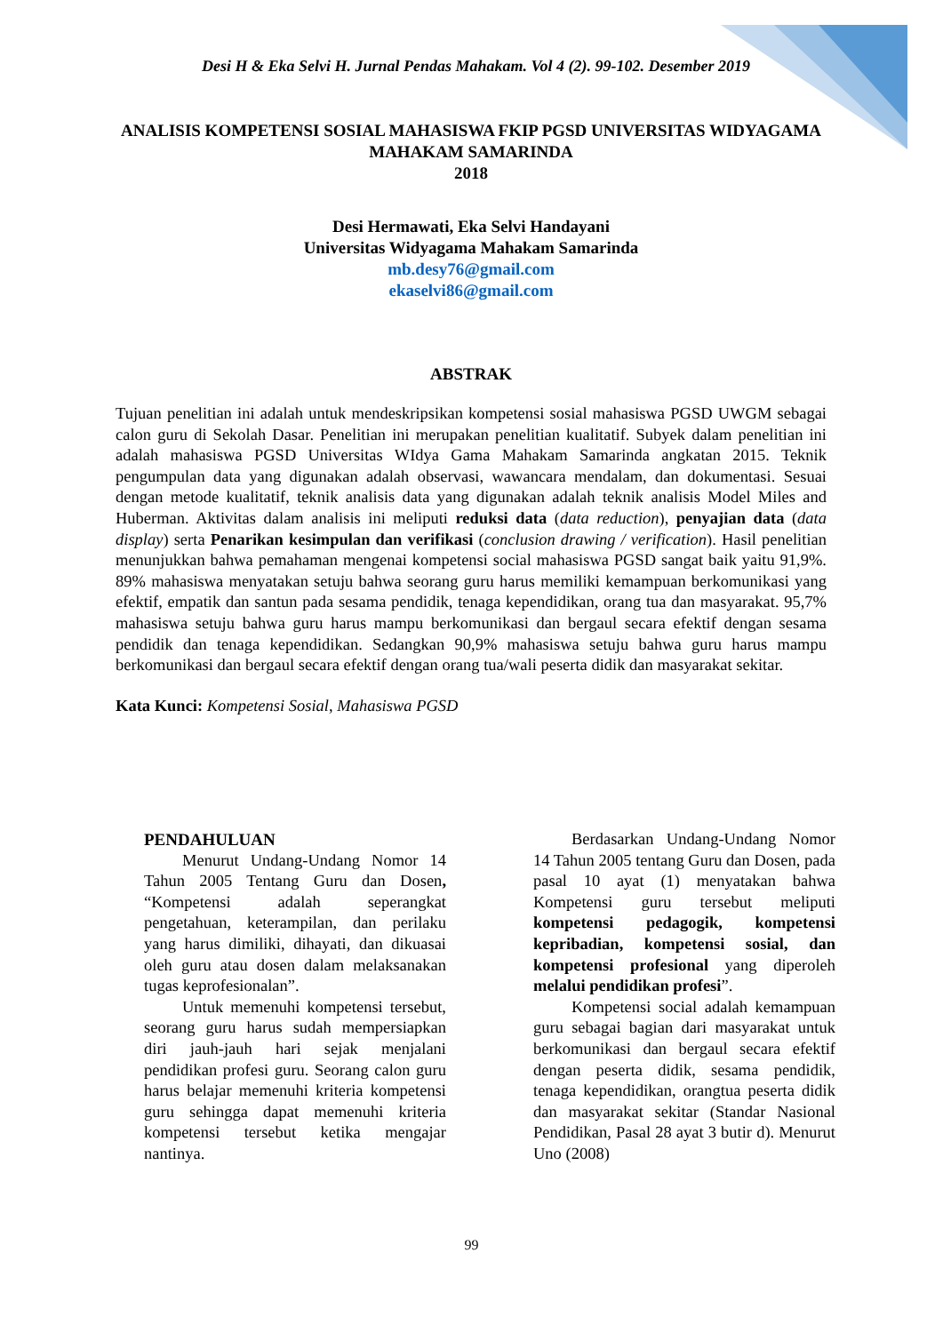Desi H & Eka Selvi H. Jurnal Pendas Mahakam. Vol 4 (2). 99-102. Desember 2019
ANALISIS KOMPETENSI SOSIAL MAHASISWA FKIP PGSD UNIVERSITAS WIDYAGAMA MAHAKAM SAMARINDA
2018
Desi Hermawati, Eka Selvi Handayani
Universitas Widyagama Mahakam Samarinda
mb.desy76@gmail.com
ekaselvi86@gmail.com
ABSTRAK
Tujuan penelitian ini adalah untuk mendeskripsikan kompetensi sosial mahasiswa PGSD UWGM sebagai calon guru di Sekolah Dasar. Penelitian ini merupakan penelitian kualitatif. Subyek dalam penelitian ini adalah mahasiswa PGSD Universitas WIdya Gama Mahakam Samarinda angkatan 2015. Teknik pengumpulan data yang digunakan adalah observasi, wawancara mendalam, dan dokumentasi. Sesuai dengan metode kualitatif, teknik analisis data yang digunakan adalah teknik analisis Model Miles and Huberman. Aktivitas dalam analisis ini meliputi reduksi data (data reduction), penyajian data (data display) serta Penarikan kesimpulan dan verifikasi (conclusion drawing / verification). Hasil penelitian menunjukkan bahwa pemahaman mengenai kompetensi social mahasiswa PGSD sangat baik yaitu 91,9%. 89% mahasiswa menyatakan setuju bahwa seorang guru harus memiliki kemampuan berkomunikasi yang efektif, empatik dan santun pada sesama pendidik, tenaga kependidikan, orang tua dan masyarakat. 95,7% mahasiswa setuju bahwa guru harus mampu berkomunikasi dan bergaul secara efektif dengan sesama pendidik dan tenaga kependidikan. Sedangkan 90,9% mahasiswa setuju bahwa guru harus mampu berkomunikasi dan bergaul secara efektif dengan orang tua/wali peserta didik dan masyarakat sekitar.
Kata Kunci: Kompetensi Sosial, Mahasiswa PGSD
PENDAHULUAN
Menurut Undang-Undang Nomor 14 Tahun 2005 Tentang Guru dan Dosen, “Kompetensi adalah seperangkat pengetahuan, keterampilan, dan perilaku yang harus dimiliki, dihayati, dan dikuasai oleh guru atau dosen dalam melaksanakan tugas keprofesionalan”.
Untuk memenuhi kompetensi tersebut, seorang guru harus sudah mempersiapkan diri jauh-jauh hari sejak menjalani pendidikan profesi guru. Seorang calon guru harus belajar memenuhi kriteria kompetensi guru sehingga dapat memenuhi kriteria kompetensi tersebut ketika mengajar nantinya.
Berdasarkan Undang-Undang Nomor 14 Tahun 2005 tentang Guru dan Dosen, pada pasal 10 ayat (1) menyatakan bahwa Kompetensi guru tersebut meliputi kompetensi pedagogik, kompetensi kepribadian, kompetensi sosial, dan kompetensi profesional yang diperoleh melalui pendidikan profesi”.
Kompetensi social adalah kemampuan guru sebagai bagian dari masyarakat untuk berkomunikasi dan bergaul secara efektif dengan peserta didik, sesama pendidik, tenaga kependidikan, orangtua peserta didik dan masyarakat sekitar (Standar Nasional Pendidikan, Pasal 28 ayat 3 butir d). Menurut Uno (2008)
99